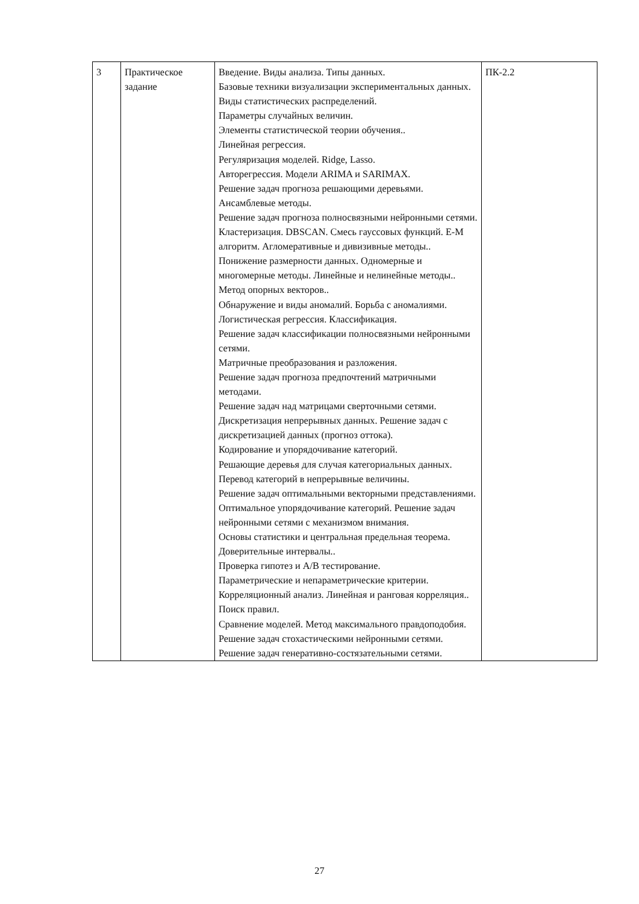| 3 | Практическое задание | Введение. Виды анализа. Типы данных. Базовые техники визуализации экспериментальных данных. Виды статистических распределений. Параметры случайных величин. Элементы статистической теории обучения.. Линейная регрессия. Регуляризация моделей. Ridge, Lasso. Авторегрессия. Модели ARIMA и SARIMAX. Решение задач прогноза решающими деревьями. Ансамблевые методы. Решение задач прогноза полносвязными нейронными сетями. Кластеризация. DBSCAN. Смесь гауссовых функций. E-M алгоритм. Агломеративные и дивизивные методы.. Понижение размерности данных. Одномерные и многомерные методы. Линейные и нелинейные методы.. Метод опорных векторов.. Обнаружение и виды аномалий. Борьба с аномалиями. Логистическая регрессия. Классификация. Решение задач классификации полносвязными нейронными сетями. Матричные преобразования и разложения. Решение задач прогноза предпочтений матричными методами. Решение задач над матрицами сверточными сетями. Дискретизация непрерывных данных. Решение задач с дискретизацией данных (прогноз оттока). Кодирование и упорядочивание категорий. Решающие деревья для случая категориальных данных. Перевод категорий в непрерывные величины. Решение задач оптимальными векторными представлениями. Оптимальное упорядочивание категорий. Решение задач нейронными сетями с механизмом внимания. Основы статистики и центральная предельная теорема. Доверительные интервалы.. Проверка гипотез и A/B тестирование. Параметрические и непараметрические критерии. Корреляционный анализ. Линейная и ранговая корреляция.. Поиск правил. Сравнение моделей. Метод максимального правдоподобия. Решение задач стохастическими нейронными сетями. Решение задач генеративно-состязательными сетями. | ПК-2.2 |
27